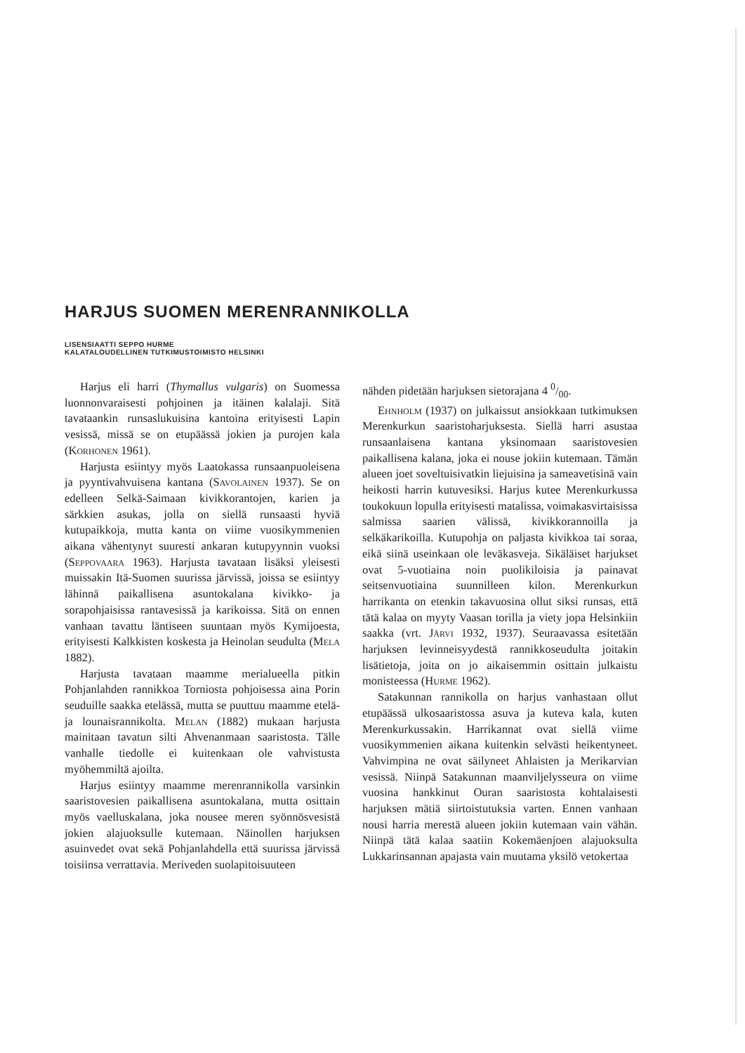HARJUS SUOMEN MERENRANNIKOLLA
LISENSIAATTI SEPPO HURME
KALATALOUDELLINEN TUTKIMUSTOIMISTO HELSINKI
Harjus eli harri (Thymallus vulgaris) on Suomessa luonnonvaraisesti pohjoinen ja itäinen kalalaji. Sitä tavataankin runsaslukuisina kantoina erityisesti Lapin vesissä, missä se on etupäässä jokien ja purojen kala (Korhonen 1961).
Harjusta esiintyy myös Laatokassa runsaanpuoleisena ja pyyntivahvuisena kantana (Savolainen 1937). Se on edelleen Selkä-Saimaan kivikkorantojen, karien ja särkkien asukas, jolla on siellä runsaasti hyviä kutupaikkoja, mutta kanta on viime vuosikymmenien aikana vähentynyt suuresti ankaran kutupyynnin vuoksi (Seppovaara 1963). Harjusta tavataan lisäksi yleisesti muissakin Itä-Suomen suurissa järvissä, joissa se esiintyy lähinnä paikallisena asuntokalana kivikko- ja sorapohjaisissa rantavesissä ja karikoissa. Sitä on ennen vanhaan tavattu läntiseen suuntaan myös Kymijoesta, erityisesti Kalkkisten koskesta ja Heinolan seudulta (Mela 1882).
Harjusta tavataan maamme merialueella pitkin Pohjanlahden rannikkoa Torniosta pohjoisessa aina Porin seuduille saakka etelässä, mutta se puuttuu maamme etelä- ja lounaisrannikolta. Melan (1882) mukaan harjusta mainitaan tavatun silti Ahvenanmaan saaristosta. Tälle vanhalle tiedolle ei kuitenkaan ole vahvistusta myöhemmiltä ajoilta.
Harjus esiintyy maamme merenrannikolla varsinkin saaristovesien paikallisena asuntokalana, mutta osittain myös vaelluskalana, joka nousee meren syönnösvesistä jokien alajuoksulle kutemaan. Näinollen harjuksen asuinvedet ovat sekä Pohjanlahdella että suurissa järvissä toisiinsa verrattavia. Meriveden suolapitoisuuteen
nähden pidetään harjuksen sietorajana 4 0/00.
Ehnholm (1937) on julkaissut ansiokkaan tutkimuksen Merenkurkun saaristoharjuksesta. Siellä harri asustaa runsaanlaisena kantana yksinomaan saaristovesien paikallisena kalana, joka ei nouse jokiin kutemaan. Tämän alueen joet soveltuisivatkin liejuisina ja sameavetisinä vain heikosti harrin kutuvesiksi. Harjus kutee Merenkurkussa toukokuun lopulla erityisesti matalissa, voimakasvirtaisissa salmissa saarien välissä, kivikkorannoilla ja selkäkarikoilla. Kutupohja on paljasta kivikkoa tai soraa, eikä siinä useinkaan ole leväkasveja. Sikäläiset harjukset ovat 5-vuotiaina noin puolikiloisia ja painavat seitsenvuotiaina suunnilleen kilon. Merenkurkun harrikanta on etenkin takavuosina ollut siksi runsas, että tätä kalaa on myyty Vaasan torilla ja viety jopa Helsinkiin saakka (vrt. Järvi 1932, 1937). Seuraavassa esitetään harjuksen levinneisyydestä rannikkoseudulta joitakin lisätietoja, joita on jo aikaisemmin osittain julkaistu monisteessa (Hurme 1962).
Satakunnan rannikolla on harjus vanhastaan ollut etupäässä ulkosaaristossa asuva ja kuteva kala, kuten Merenkurkussakin. Harrikannat ovat siellä viime vuosikymmenien aikana kuitenkin selvästi heikentyneet. Vahvimpina ne ovat säilyneet Ahlaisten ja Merikarvian vesissä. Niinpä Satakunnan maanviljelysseura on viime vuosina hankkinut Ouran saaristosta kohtalaisesti harjuksen mätiä siirtoistutuksia varten. Ennen vanhaan nousi harria merestä alueen jokiin kutemaan vain vähän. Niinpä tätä kalaa saatiin Kokemäenjoen alajuoksulta Lukkarinsannan apajasta vain muutama yksilö vetokertaa